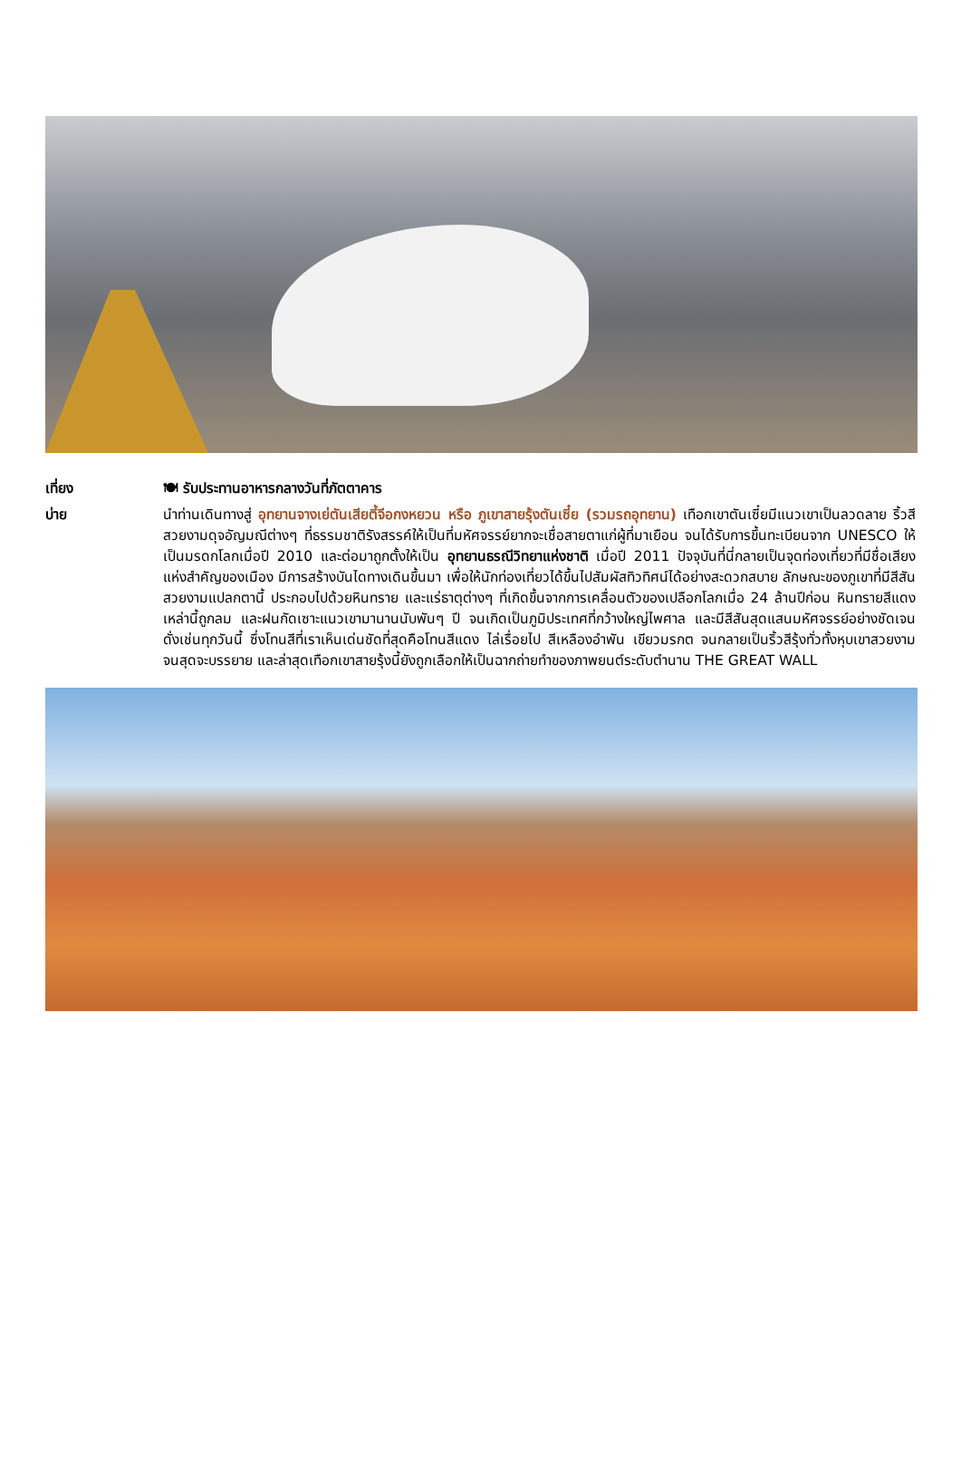เที่ยง 🍽 รับประทานอาหารกลางวันที่ภัตตาคาร
บ่าย นำท่านเดินทางสู่ อุทยานจางเย่ตันเสียตี้จีอกงหยวน หรือ ภูเขาสายรุ้งตันเซี๋ย (รวมรถอุทยาน) เทือกเขาตันเซี๋ยมีแนวเขาเป็นลวดลาย ริ้วสีสวยงามดุจอัญมณีต่างๆ ที่ธรรมชาติรังสรรค์ให้เป็นที่มหัศจรรย์ยากจะเชื่อสายตาแก่ผู้ที่มาเยือน จนได้รับการขึ้นทะเบียนจาก UNESCO ให้เป็นมรดกโลกเมื่อปี 2010 และต่อมาถูกตั้งให้เป็น อุทยานธรณีวิทยาแห่งชาติ เมื่อปี 2011 ปัจจุบันที่นี่กลายเป็นจุดท่องเที่ยวที่มีชื่อเสียงแห่งสำคัญของเมือง มีการสร้างบันไดทางเดินขึ้นมา เพื่อให้นักท่องเที่ยวได้ขึ้นไปสัมผัสทิวทิศน์ได้อย่างสะดวกสบาย ลักษณะของภูเขาที่มีสีสัน สวยงามแปลกตานี้ ประกอบไปด้วยหินทราย และแร่ธาตุต่างๆ ที่เกิดขึ้นจากการเคลื่อนตัวของเปลือกโลกเมื่อ 24 ล้านปีก่อน หินทรายสีแดงเหล่านี้ถูกลม และฝนกัดเซาะแนวเขามานานนับพันๆ ปี จนเกิดเป็นภูมิประเทศที่กว้างใหญ่ไพศาล และมีสีสันสุดแสนมหัศจรรย์อย่างชัดเจน ดั่งเช่นทุกวันนี้ ซึ่งโทนสีที่เราเห็นเด่นชัดที่สุดคือโทนสีแดง ไล่เรื่อยไป สีเหลืองอำพัน เขียวมรกต จนกลายเป็นริ้วสีรุ้งทั่วทั้งหุบเขาสวยงามจนสุดจะบรรยาย และล่าสุดเทือกเขาสายรุ้งนี้ยังถูกเลือกให้เป็นฉากถ่ายทำของภาพยนต์ระดับตำนาน THE GREAT WALL